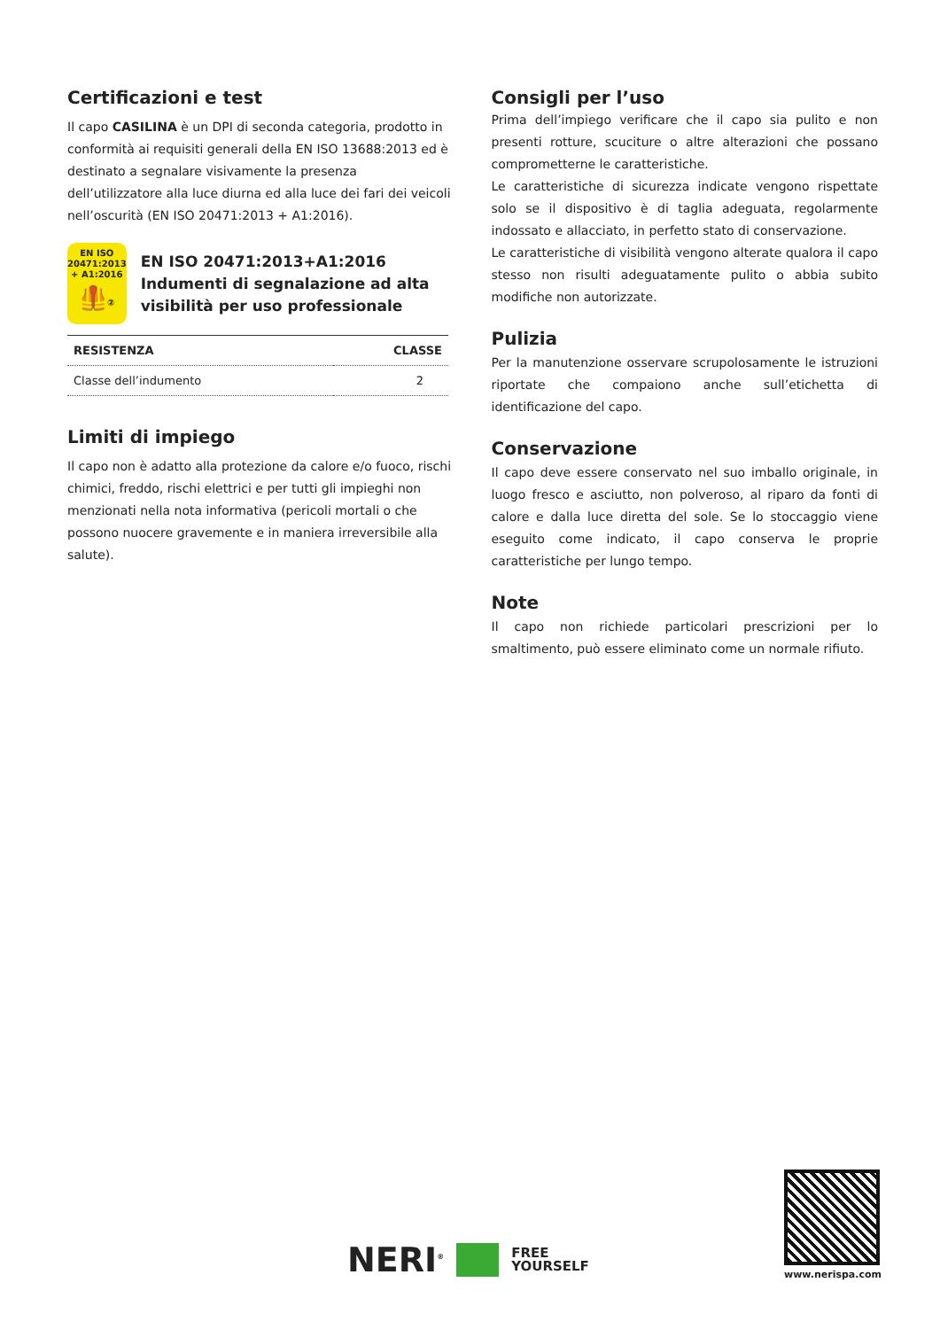Certificazioni e test
Il capo CASILINA è un DPI di seconda categoria, prodotto in conformità ai requisiti generali della EN ISO 13688:2013 ed è destinato a segnalare visivamente la presenza dell’utilizzatore alla luce diurna ed alla luce dei fari dei veicoli nell’oscurità (EN ISO 20471:2013 + A1:2016).
EN ISO
20471:2013
+ A1:2016
🦺②
EN ISO 20471:2013+A1:2016
Indumenti di segnalazione ad alta visibilità per uso professionale
| RESISTENZA | CLASSE |
| --- | --- |
| Classe dell’indumento | 2 |
Limiti di impiego
Il capo non è adatto alla protezione da calore e/o fuoco, rischi chimici, freddo, rischi elettrici e per tutti gli impieghi non menzionati nella nota informativa (pericoli mortali o che possono nuocere gravemente e in maniera irreversibile alla salute).
Consigli per l’uso
Prima dell’impiego verificare che il capo sia pulito e non presenti rotture, scuciture o altre alterazioni che possano comprometterne le caratteristiche.
Le caratteristiche di sicurezza indicate vengono rispettate solo se il dispositivo è di taglia adeguata, regolarmente indossato e allacciato, in perfetto stato di conservazione.
Le caratteristiche di visibilità vengono alterate qualora il capo stesso non risulti adeguatamente pulito o abbia subito modifiche non autorizzate.
Pulizia
Per la manutenzione osservare scrupolosamente le istruzioni riportate che compaiono anche sull’etichetta di identificazione del capo.
Conservazione
Il capo deve essere conservato nel suo imballo originale, in luogo fresco e asciutto, non polveroso, al riparo da fonti di calore e dalla luce diretta del sole. Se lo stoccaggio viene eseguito come indicato, il capo conserva le proprie caratteristiche per lungo tempo.
Note
Il capo non richiede particolari prescrizioni per lo smaltimento, può essere eliminato come un normale rifiuto.
NERI<sup>®</sup> FREE
YOURSELF
www.nerispa.com